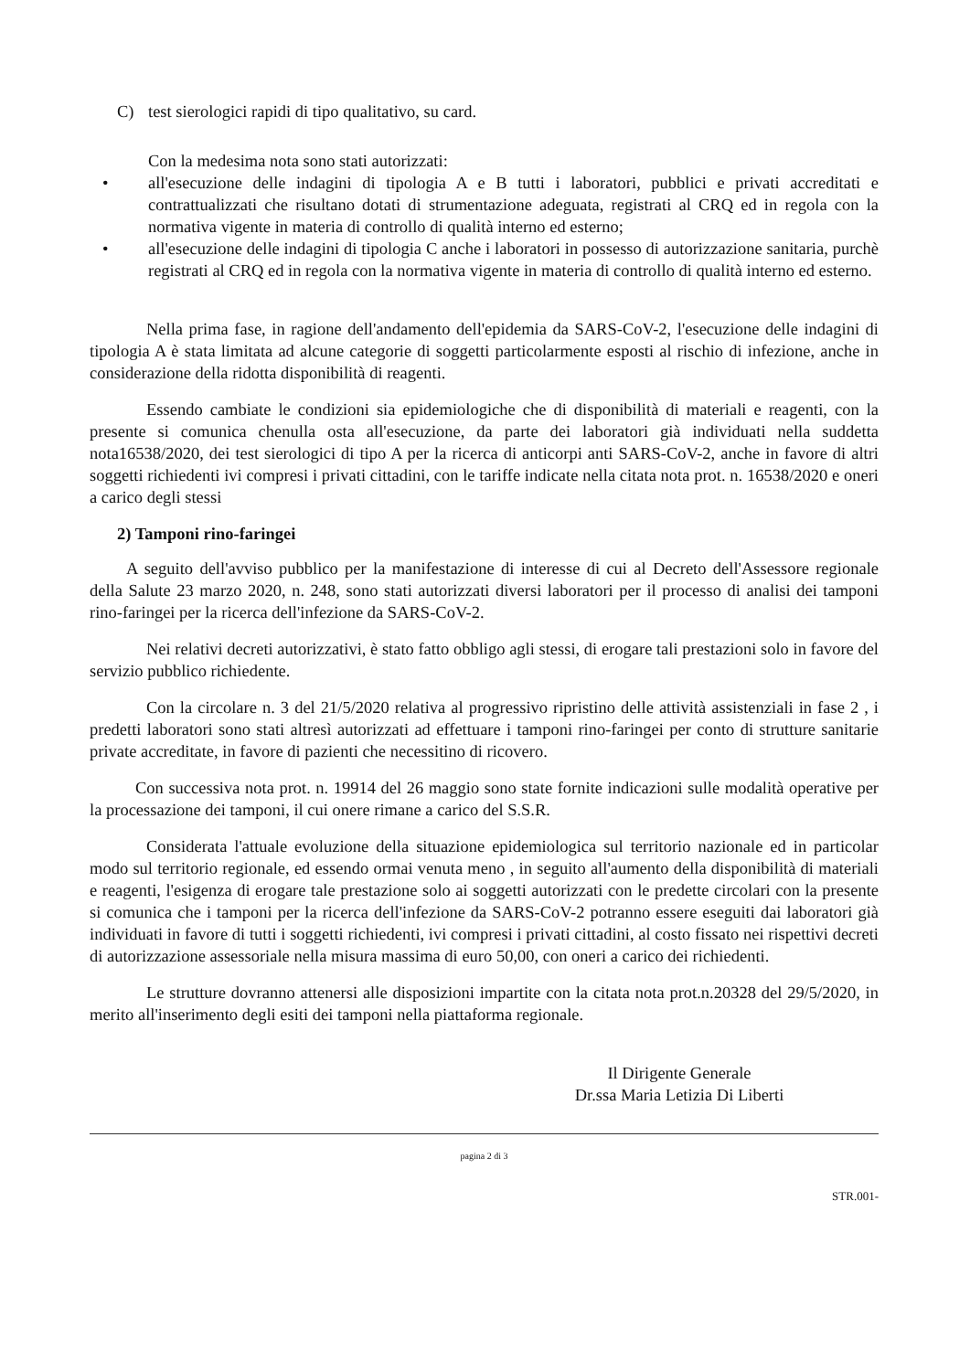C) test sierologici rapidi di tipo qualitativo, su card.
Con la medesima nota sono stati autorizzati:
• all'esecuzione delle indagini di tipologia A e B tutti i laboratori, pubblici e privati accreditati e contrattualizzati che risultano dotati di strumentazione adeguata, registrati al CRQ ed in regola con la normativa vigente in materia di controllo di qualità interno ed esterno;
• all'esecuzione delle indagini di tipologia C anche i laboratori in possesso di autorizzazione sanitaria, purchè registrati al CRQ ed in regola con la normativa vigente in materia di controllo di qualità interno ed esterno.
Nella prima fase, in ragione dell'andamento dell'epidemia da SARS-CoV-2, l'esecuzione delle indagini di tipologia A è stata limitata ad alcune categorie di soggetti particolarmente esposti al rischio di infezione, anche in considerazione della ridotta disponibilità di reagenti.
Essendo cambiate le condizioni sia epidemiologiche che di disponibilità di materiali e reagenti, con la presente si comunica chenulla osta all'esecuzione, da parte dei laboratori già individuati nella suddetta nota16538/2020, dei test sierologici di tipo A per la ricerca di anticorpi anti SARS-CoV-2, anche in favore di altri soggetti richiedenti ivi compresi i privati cittadini, con le tariffe indicate nella citata nota prot. n. 16538/2020 e oneri a carico degli stessi
2) Tamponi rino-faringei
A seguito dell'avviso pubblico per la manifestazione di interesse di cui al Decreto dell'Assessore regionale della Salute 23 marzo 2020, n. 248, sono stati autorizzati diversi laboratori per il processo di analisi dei tamponi rino-faringei per la ricerca dell'infezione da SARS-CoV-2.
Nei relativi decreti autorizzativi, è stato fatto obbligo agli stessi, di erogare tali prestazioni solo in favore del servizio pubblico richiedente.
Con la circolare n. 3 del 21/5/2020 relativa al progressivo ripristino delle attività assistenziali in fase 2 , i predetti laboratori sono stati altresì autorizzati ad effettuare i tamponi rino-faringei per conto di strutture sanitarie private accreditate, in favore di pazienti che necessitino di ricovero.
Con successiva nota prot. n. 19914 del 26 maggio sono state fornite indicazioni sulle modalità operative per la processazione dei tamponi, il cui onere rimane a carico del S.S.R.
Considerata l'attuale evoluzione della situazione epidemiologica sul territorio nazionale ed in particolar modo sul territorio regionale, ed essendo ormai venuta meno , in seguito all'aumento della disponibilità di materiali e reagenti, l'esigenza di erogare tale prestazione solo ai soggetti autorizzati con le predette circolari con la presente si comunica che i tamponi per la ricerca dell'infezione da SARS-CoV-2 potranno essere eseguiti dai laboratori già individuati in favore di tutti i soggetti richiedenti, ivi compresi i privati cittadini, al costo fissato nei rispettivi decreti di autorizzazione assessoriale nella misura massima di euro 50,00, con oneri a carico dei richiedenti.
Le strutture dovranno attenersi alle disposizioni impartite con la citata nota prot.n.20328 del 29/5/2020, in merito all'inserimento degli esiti dei tamponi nella piattaforma regionale.
Il Dirigente Generale
Dr.ssa Maria Letizia Di Liberti
pagina 2 di 3
STR.001-